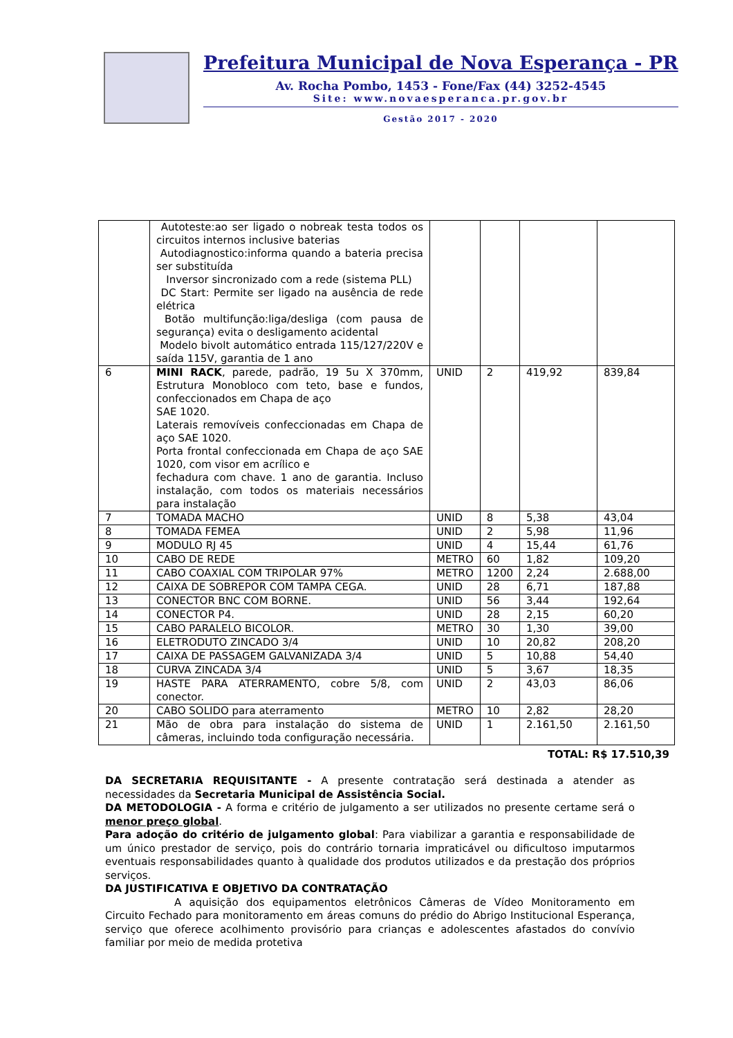Prefeitura Municipal de Nova Esperança - PR
Av. Rocha Pombo, 1453 - Fone/Fax (44) 3252-4545
Site: www.novaesperanca.pr.gov.br
Gestão 2017 - 2020
| | Autoteste:ao ser ligado o nobreak testa todos os circuitos internos inclusive baterias Autodiagnostico:informa quando a bateria precisa ser substituída Inversor sincronizado com a rede (sistema PLL) DC Start: Permite ser ligado na ausência de rede elétrica Botão multifunção:liga/desliga (com pausa de segurança) evita o desligamento acidental Modelo bivolt automático entrada 115/127/220V e saída 115V, garantia de 1 ano | | | | |
| 6 | MINI RACK , parede, padrão, 19 5u X 370mm, Estrutura Monobloco com teto, base e fundos, confeccionados em Chapa de aço SAE 1020. Laterais removíveis confeccionadas em Chapa de aço SAE 1020. Porta frontal confeccionada em Chapa de aço SAE 1020, com visor em acrílico e fechadura com chave. 1 ano de garantia. Incluso instalação, com todos os materiais necessários para instalação | UNID | 2 | 419,92 | 839,84 |
| 7 | TOMADA MACHO | UNID | 8 | 5,38 | 43,04 |
| 8 | TOMADA FEMEA | UNID | 2 | 5,98 | 11,96 |
| 9 | MODULO RJ 45 | UNID | 4 | 15,44 | 61,76 |
| 10 | CABO DE REDE | METRO | 60 | 1,82 | 109,20 |
| 11 | CABO COAXIAL COM TRIPOLAR 97% | METRO | 1200 | 2,24 | 2.688,00 |
| 12 | CAIXA DE SOBREPOR COM TAMPA CEGA. | UNID | 28 | 6,71 | 187,88 |
| 13 | CONECTOR BNC COM BORNE. | UNID | 56 | 3,44 | 192,64 |
| 14 | CONECTOR P4. | UNID | 28 | 2,15 | 60,20 |
| 15 | CABO PARALELO BICOLOR. | METRO | 30 | 1,30 | 39,00 |
| 16 | ELETRODUTO ZINCADO 3/4 | UNID | 10 | 20,82 | 208,20 |
| 17 | CAIXA DE PASSAGEM GALVANIZADA 3/4 | UNID | 5 | 10,88 | 54,40 |
| 18 | CURVA ZINCADA 3/4 | UNID | 5 | 3,67 | 18,35 |
| 19 | HASTE PARA ATERRAMENTO, cobre 5/8, com conector. | UNID | 2 | 43,03 | 86,06 |
| 20 | CABO SOLIDO para aterramento | METRO | 10 | 2,82 | 28,20 |
| 21 | Mão de obra para instalação do sistema de câmeras, incluindo toda configuração necessária. | UNID | 1 | 2.161,50 | 2.161,50 |
TOTAL: R$ 17.510,39
DA SECRETARIA REQUISITANTE - A presente contratação será destinada a atender as necessidades da Secretaria Municipal de Assistência Social.
DA METODOLOGIA - A forma e critério de julgamento a ser utilizados no presente certame será o menor preço global.
Para adoção do critério de julgamento global: Para viabilizar a garantia e responsabilidade de um único prestador de serviço, pois do contrário tornaria impraticável ou dificultoso imputarmos eventuais responsabilidades quanto à qualidade dos produtos utilizados e da prestação dos próprios serviços.
DA JUSTIFICATIVA E OBJETIVO DA CONTRATAÇÃO
A aquisição dos equipamentos eletrônicos Câmeras de Vídeo Monitoramento em Circuito Fechado para monitoramento em áreas comuns do prédio do Abrigo Institucional Esperança, serviço que oferece acolhimento provisório para crianças e adolescentes afastados do convívio familiar por meio de medida protetiva